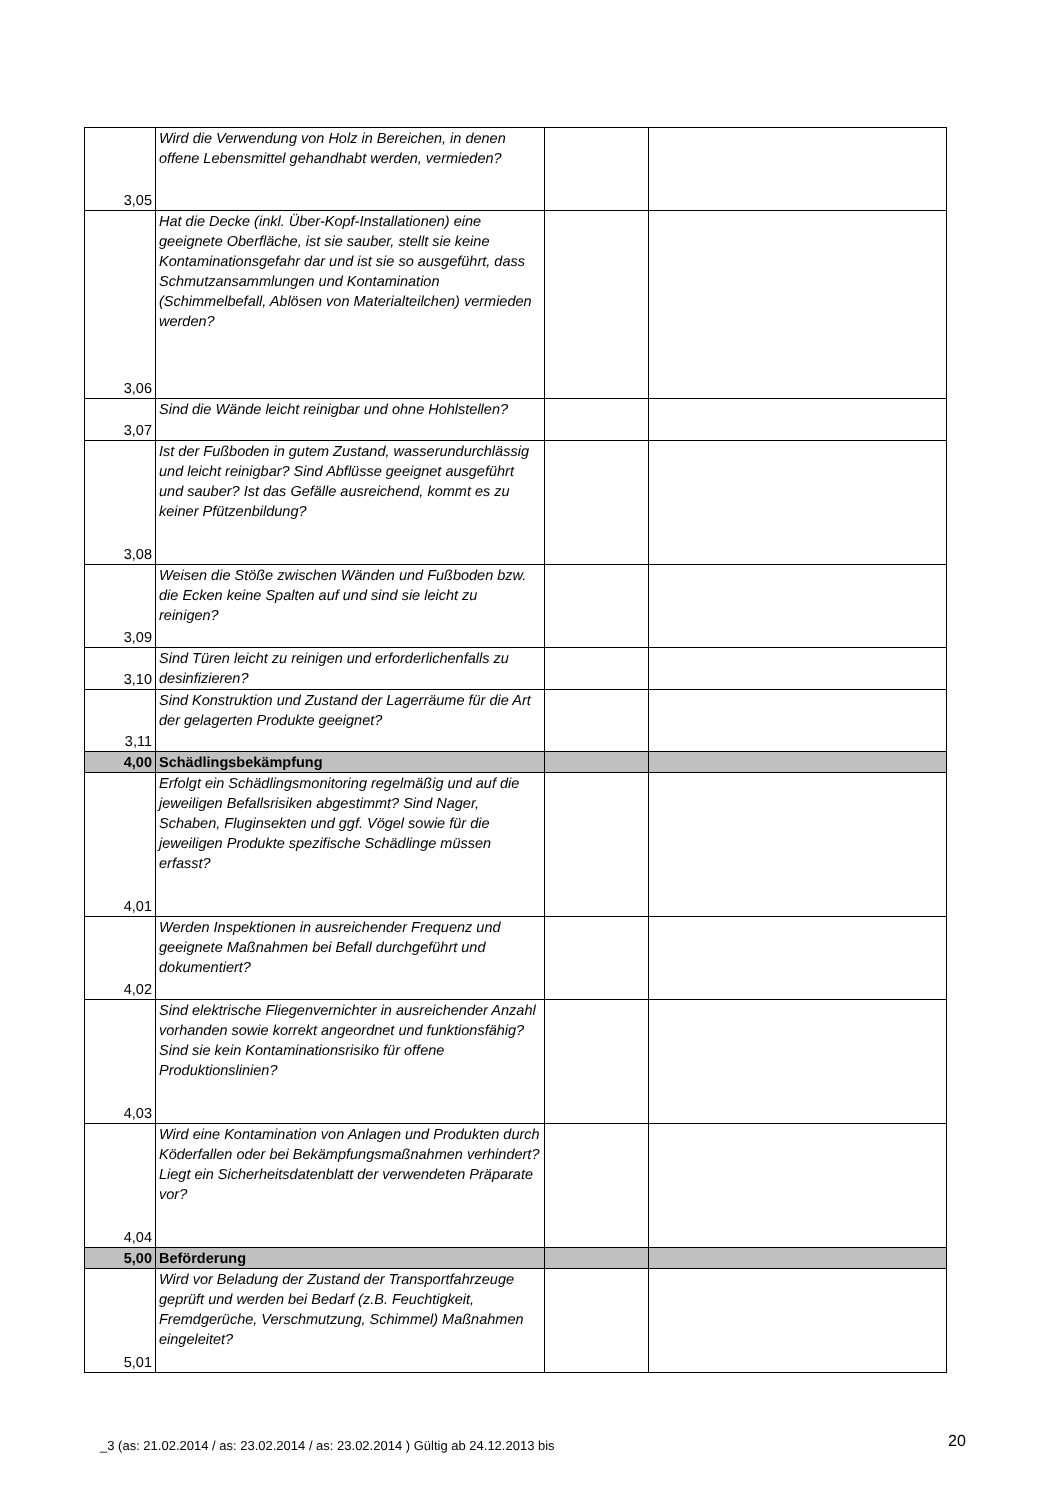| 3,05 | Wird die Verwendung von Holz in Bereichen, in denen offene Lebensmittel gehandhabt werden, vermieden? | | |
| 3,06 | Hat die Decke (inkl. Über-Kopf-Installationen) eine geeignete Oberfläche, ist sie sauber, stellt sie keine Kontaminationsgefahr dar und ist sie so ausgeführt, dass Schmutzansammlungen und Kontamination (Schimmelbefall, Ablösen von Materialteilchen) vermieden werden? | | |
| 3,07 | Sind die Wände leicht reinigbar und ohne Hohlstellen? | | |
| 3,08 | Ist der Fußboden in gutem Zustand, wasserundurchlässig und leicht reinigbar? Sind Abflüsse geeignet ausgeführt und sauber? Ist das Gefälle ausreichend, kommt es zu keiner Pfützenbildung? | | |
| 3,09 | Weisen die Stöße zwischen Wänden und Fußboden bzw. die Ecken keine Spalten auf und sind sie leicht zu reinigen? | | |
| 3,10 | Sind Türen leicht zu reinigen und erforderlichenfalls zu desinfizieren? | | |
| 3,11 | Sind Konstruktion und Zustand der Lagerräume für die Art der gelagerten Produkte geeignet? | | |
| 4,00 | Schädlingsbekämpfung | | |
| 4,01 | Erfolgt ein Schädlingsmonitoring regelmäßig und auf die jeweiligen Befallsrisiken abgestimmt? Sind Nager, Schaben, Fluginsekten und ggf. Vögel sowie für die jeweiligen Produkte spezifische Schädlinge müssen erfasst? | | |
| 4,02 | Werden Inspektionen in ausreichender Frequenz und geeignete Maßnahmen bei Befall durchgeführt und dokumentiert? | | |
| 4,03 | Sind elektrische Fliegenvernichter in ausreichender Anzahl vorhanden sowie korrekt angeordnet und funktionsfähig? Sind sie kein Kontaminationsrisiko für offene Produktionslinien? | | |
| 4,04 | Wird eine Kontamination von Anlagen und Produkten durch Köderfallen oder bei Bekämpfungsmaßnahmen verhindert? Liegt ein Sicherheitsdatenblatt der verwendeten Präparate vor? | | |
| 5,00 | Beförderung | | |
| 5,01 | Wird vor Beladung der Zustand der Transportfahrzeuge geprüft und werden bei Bedarf (z.B. Feuchtigkeit, Fremdgerüche, Verschmutzung, Schimmel) Maßnahmen eingeleitet? | | |
_3 (as: 21.02.2014 / as: 23.02.2014 / as: 23.02.2014 ) Gültig ab 24.12.2013 bis
20